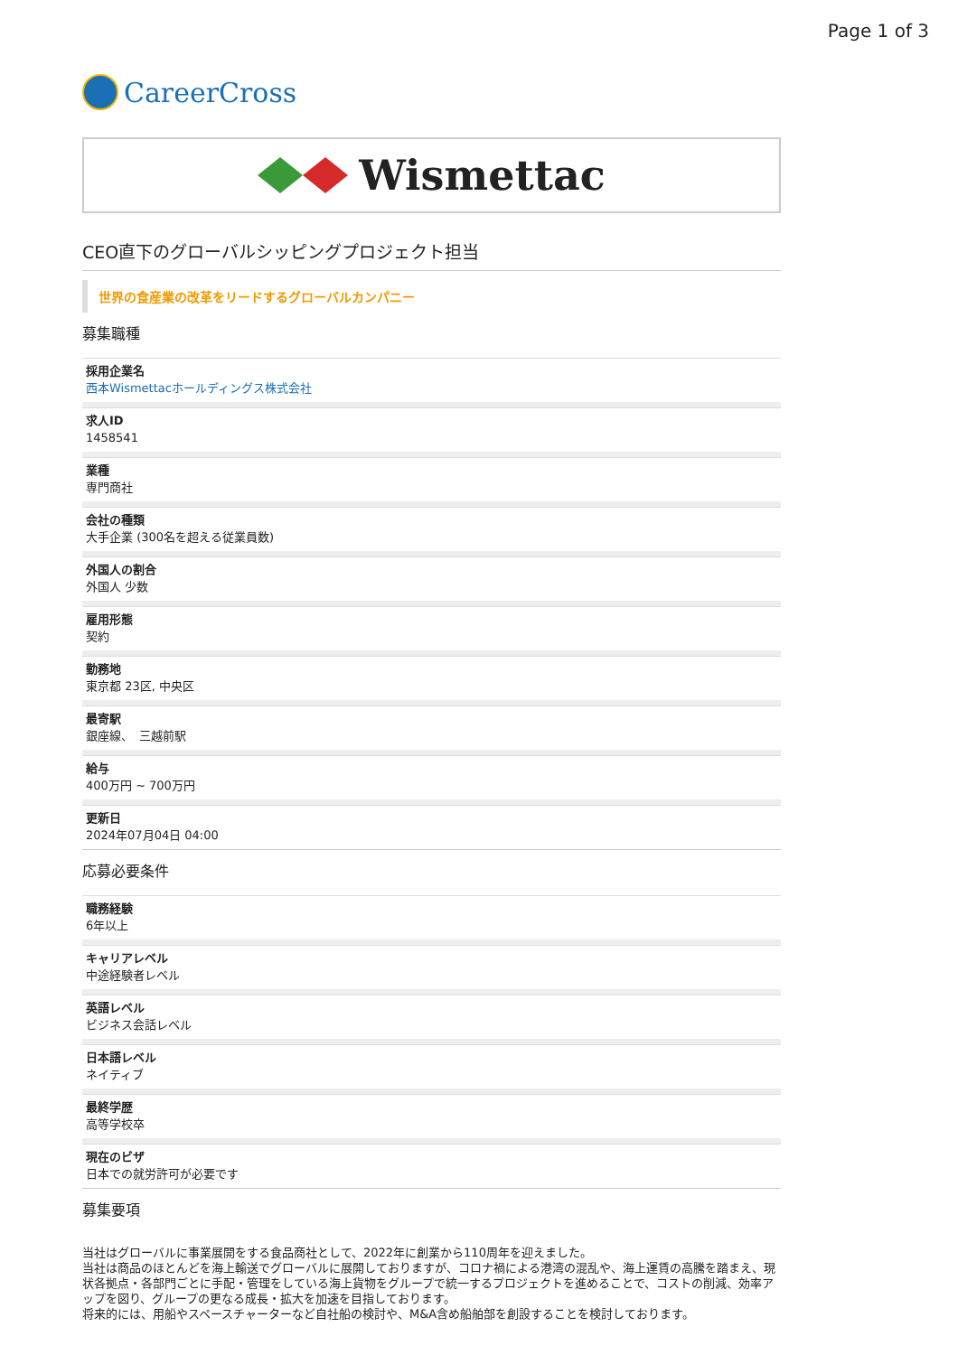Page 1 of 3
CareerCross
Wismettac
CEO直下のグローバルシッピングプロジェクト担当
世界の食産業の改革をリードするグローバルカンパニー
募集職種
採用企業名
西本Wismettacホールディングス株式会社
求人ID
1458541
業種
専門商社
会社の種類
大手企業 (300名を超える従業員数)
外国人の割合
外国人 少数
雇用形態
契約
勤務地
東京都 23区, 中央区
最寄駅
銀座線、　三越前駅
給与
400万円 ~ 700万円
更新日
2024年07月04日 04:00
応募必要条件
職務経験
6年以上
キャリアレベル
中途経験者レベル
英語レベル
ビジネス会話レベル
日本語レベル
ネイティブ
最終学歴
高等学校卒
現在のビザ
日本での就労許可が必要です
募集要項
当社はグローバルに事業展開をする食品商社として、2022年に創業から110周年を迎えました。
当社は商品のほとんどを海上輸送でグローバルに展開しておりますが、コロナ禍による港湾の混乱や、海上運賃の高騰を踏まえ、現状各拠点・各部門ごとに手配・管理をしている海上貨物をグループで統一するプロジェクトを進めることで、コストの削減、効率アップを図り、グループの更なる成長・拡大を加速を目指しております。
将来的には、用船やスペースチャーターなど自社船の検討や、M&A含め船舶部を創設することを検討しております。